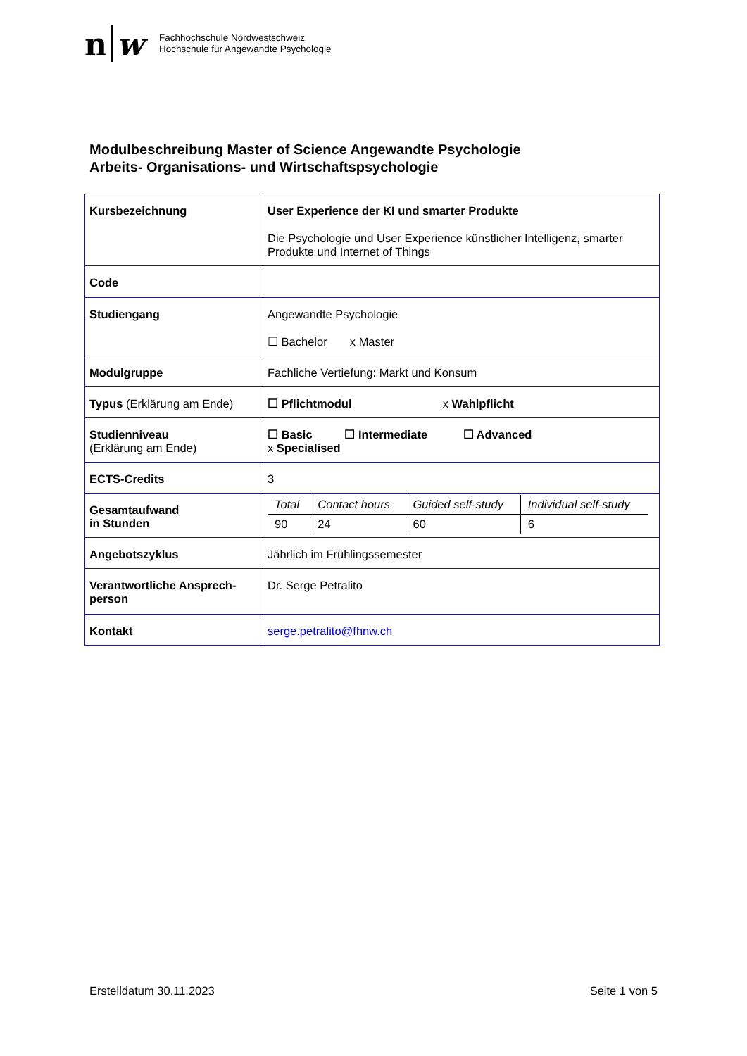n w
Fachhochschule Nordwestschweiz
Hochschule für Angewandte Psychologie
Modulbeschreibung Master of Science Angewandte Psychologie
Arbeits- Organisations- und Wirtschaftspsychologie
| Kursbezeichnung | User Experience der KI und smarter Produkte Die Psychologie und User Experience künstlicher Intelligenz, smarter Produkte und Internet of Things |
| Code | |
| Studiengang | Angewandte Psychologie ☐ Bachelor x Master |
| Modulgruppe | Fachliche Vertiefung: Markt und Konsum |
| Typus (Erklärung am Ende) | ☐ Pflichtmodul x Wahlpflicht |
| Studienniveau (Erklärung am Ende) | ☐ Basic ☐ Intermediate ☐ Advanced x Specialised |
| ECTS-Credits | 3 |
| Gesamtaufwand in Stunden | / Total / Contact hours / Guided self-study / Individual self-study / / 90 / 24 / 60 / 6 / |
| Angebotszyklus | Jährlich im Frühlingssemester |
| Verantwortliche Ansprech-person | Dr. Serge Petralito |
| Kontakt | serge.petralito@fhnw.ch |
Erstelldatum 30.11.2023 Seite 1 von 5